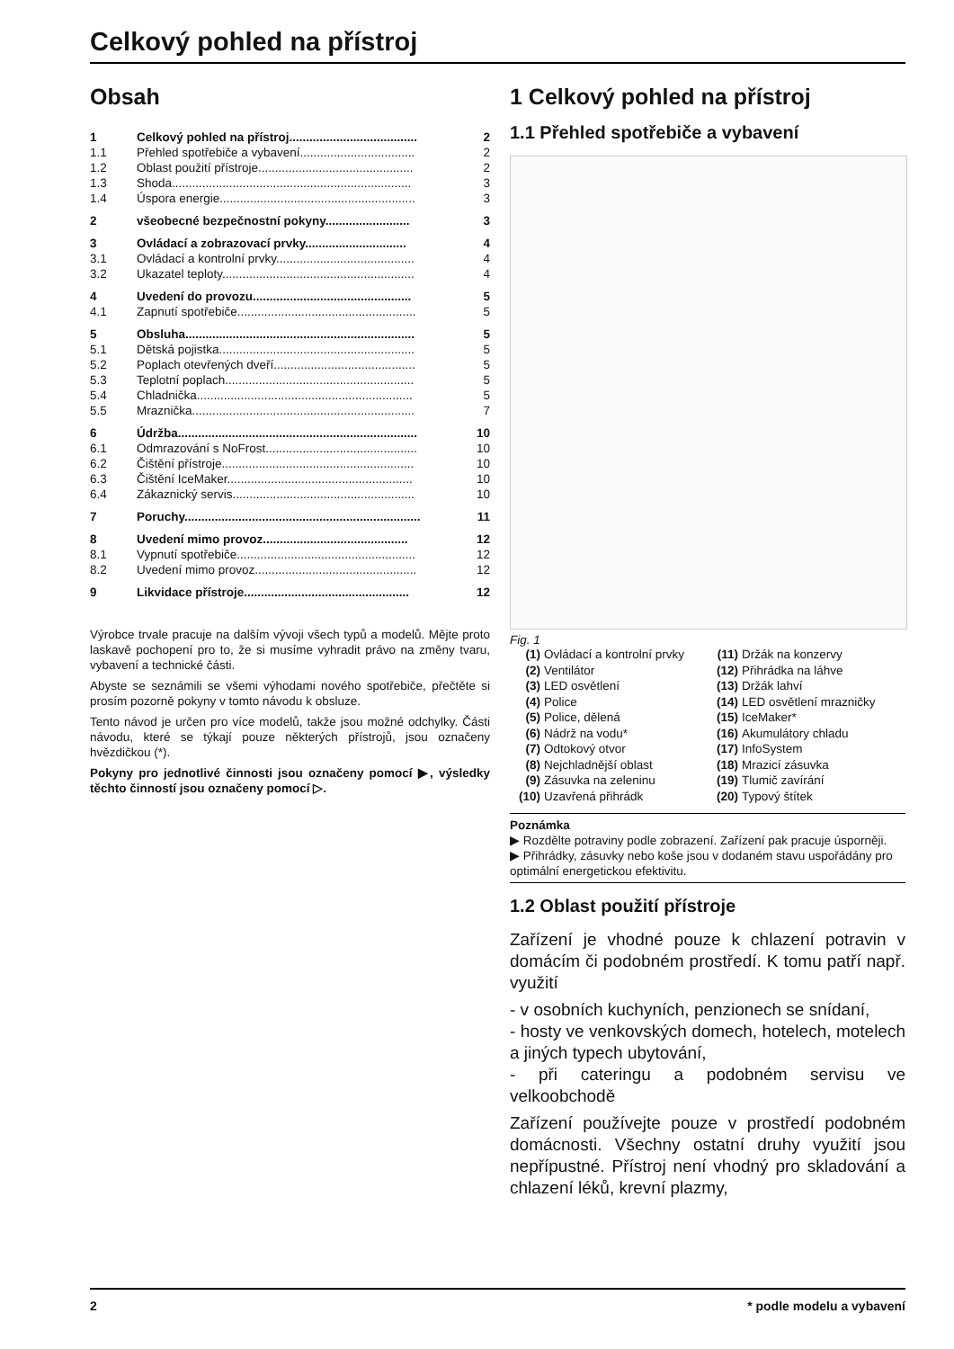Celkový pohled na přístroj
Obsah
| 1 | Celkový pohled na přístroj...................................... | 2 |
| 1.1 | Přehled spotřebiče a vybavení.................................. | 2 |
| 1.2 | Oblast použití přístroje.............................................. | 2 |
| 1.3 | Shoda....................................................................... | 3 |
| 1.4 | Úspora energie.......................................................... | 3 |
| 2 | všeobecné bezpečnostní pokyny......................... | 3 |
| 3 | Ovládací a zobrazovací prvky.............................. | 4 |
| 3.1 | Ovládací a kontrolní prvky......................................... | 4 |
| 3.2 | Ukazatel teploty......................................................... | 4 |
| 4 | Uvedení do provozu............................................... | 5 |
| 4.1 | Zapnutí spotřebiče..................................................... | 5 |
| 5 | Obsluha.................................................................... | 5 |
| 5.1 | Dětská pojistka.......................................................... | 5 |
| 5.2 | Poplach otevřených dveří.......................................... | 5 |
| 5.3 | Teplotní poplach........................................................ | 5 |
| 5.4 | Chladnička................................................................ | 5 |
| 5.5 | Mraznička.................................................................. | 7 |
| 6 | Údržba....................................................................... | 10 |
| 6.1 | Odmrazování s NoFrost............................................. | 10 |
| 6.2 | Čištění přístroje......................................................... | 10 |
| 6.3 | Čištění IceMaker....................................................... | 10 |
| 6.4 | Zákaznický servis...................................................... | 10 |
| 7 | Poruchy...................................................................... | 11 |
| 8 | Uvedení mimo provoz........................................... | 12 |
| 8.1 | Vypnutí spotřebiče..................................................... | 12 |
| 8.2 | Uvedení mimo provoz................................................ | 12 |
| 9 | Likvidace přístroje................................................. | 12 |
Výrobce trvale pracuje na dalším vývoji všech typů a modelů. Mějte proto laskavě pochopení pro to, že si musíme vyhradit právo na změny tvaru, vybavení a technické části.
Abyste se seznámili se všemi výhodami nového spotřebiče, přečtěte si prosím pozorně pokyny v tomto návodu k obsluze.
Tento návod je určen pro více modelů, takže jsou možné odchylky. Části návodu, které se týkají pouze některých přístrojů, jsou označeny hvězdičkou (*).
Pokyny pro jednotlivé činnosti jsou označeny pomocí ▶, výsledky těchto činností jsou označeny pomocí ▷.
1 Celkový pohled na přístroj
1.1 Přehled spotřebiče a vybavení
Fig. 1
(1) Ovládací a kontrolní prvky
(11) Držák na konzervy
(2) Ventilátor
(12) Přihrádka na láhve
(3) LED osvětlení
(13) Držák lahví
(4) Police
(14) LED osvětlení mrazničky
(5) Police, dělená
(15) IceMaker*
(6) Nádrž na vodu*
(16) Akumulátory chladu
(7) Odtokový otvor
(17) InfoSystem
(8) Nejchladnější oblast
(18) Mrazicí zásuvka
(9) Zásuvka na zeleninu
(19) Tlumič zavírání
(10) Uzavřená přihrádk
(20) Typový štítek
Poznámka
▶ Rozdělte potraviny podle zobrazení. Zařízení pak pracuje úsporněji.
▶ Přihrádky, zásuvky nebo koše jsou v dodaném stavu uspořádány pro optimální energetickou efektivitu.
1.2 Oblast použití přístroje
Zařízení je vhodné pouze k chlazení potravin v domácím či podobném prostředí. K tomu patří např. využití
- v osobních kuchyních, penzionech se snídaní,
- hosty ve venkovských domech, hotelech, motelech a jiných typech ubytování,
- při cateringu a podobném servisu ve velkoobchodě
Zařízení používejte pouze v prostředí podobném domácnosti. Všechny ostatní druhy využití jsou nepřípustné. Přístroj není vhodný pro skladování a chlazení léků, krevní plazmy,
2 * podle modelu a vybavení